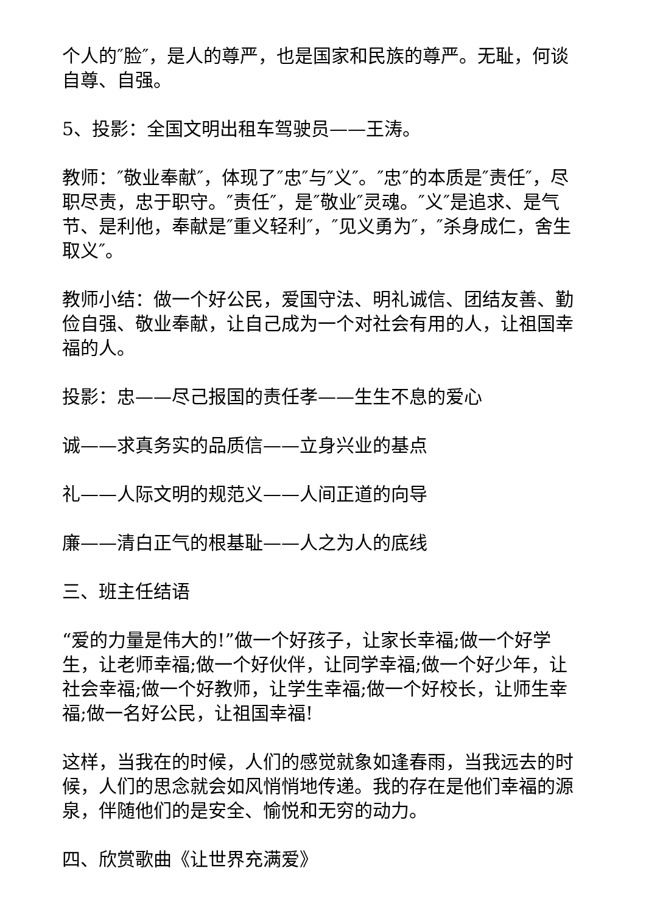个人的″脸″，是人的尊严，也是国家和民族的尊严。无耻，何谈自尊、自强。
5、投影：全国文明出租车驾驶员——王涛。
教师：″敬业奉献″，体现了″忠″与″义″。″忠″的本质是″责任″，尽职尽责，忠于职守。″责任″，是″敬业″灵魂。″义″是追求、是气节、是利他，奉献是″重义轻利″，″见义勇为″，″杀身成仁，舍生取义″。
教师小结：做一个好公民，爱国守法、明礼诚信、团结友善、勤俭自强、敬业奉献，让自己成为一个对社会有用的人，让祖国幸福的人。
投影：忠——尽己报国的责任孝——生生不息的爱心
诚——求真务实的品质信——立身兴业的基点
礼——人际文明的规范义——人间正道的向导
廉——清白正气的根基耻——人之为人的底线
三、班主任结语
“爱的力量是伟大的!”做一个好孩子，让家长幸福;做一个好学生，让老师幸福;做一个好伙伴，让同学幸福;做一个好少年，让社会幸福;做一个好教师，让学生幸福;做一个好校长，让师生幸福;做一名好公民，让祖国幸福!
这样，当我在的时候，人们的感觉就象如逢春雨，当我远去的时候，人们的思念就会如风悄悄地传递。我的存在是他们幸福的源泉，伴随他们的是安全、愉悦和无穷的动力。
四、欣赏歌曲《让世界充满爱》